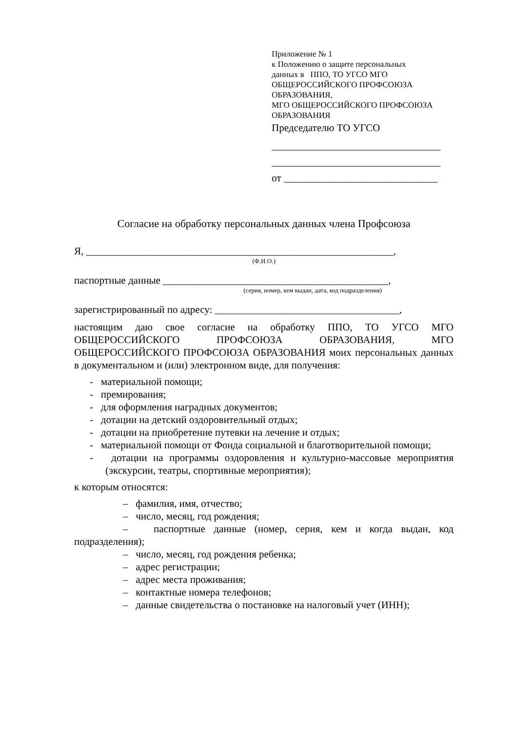Приложение № 1
к Положению о защите персональных
данных в ППО, ТО УГСО МГО
ОБЩЕРОССИЙСКОГО ПРОФСОЮЗА
ОБРАЗОВАНИЯ,
МГО ОБЩЕРОССИЙСКОГО ПРОФСОЮЗА
ОБРАЗОВАНИЯ
Председателю ТО УГСО
_________________________________
_________________________________
от ______________________________
Согласие на обработку персональных данных члена Профсоюза
Я, ____________________________________________________________,
(Ф.И.О.)
паспортные данные ____________________________________________,
(серия, номер, кем выдан, дата, код подразделения)
зарегистрированный по адресу: ____________________________________,
настоящим даю свое согласие на обработку ППО, ТО УГСО МГО ОБЩЕРОССИЙСКОГО ПРОФСОЮЗА ОБРАЗОВАНИЯ, МГО ОБЩЕРОССИЙСКОГО ПРОФСОЮЗА ОБРАЗОВАНИЯ моих персональных данных в документальном и (или) электронном виде, для получения:
- материальной помощи;
- премирования;
- для оформления наградных документов;
- дотации на детский оздоровительный отдых;
- дотации на приобретение путевки на лечение и отдых;
- материальной помощи от Фонда социальной и благотворительной помощи;
- дотации на программы оздоровления и культурно-массовые мероприятия (экскурсии, театры, спортивные мероприятия);
к которым относятся:
– фамилия, имя, отчество;
– число, месяц, год рождения;
– паспортные данные (номер, серия, кем и когда выдан, код подразделения);
– число, месяц, год рождения ребенка;
– адрес регистрации;
– адрес места проживания;
– контактные номера телефонов;
– данные свидетельства о постановке на налоговый учет (ИНН);